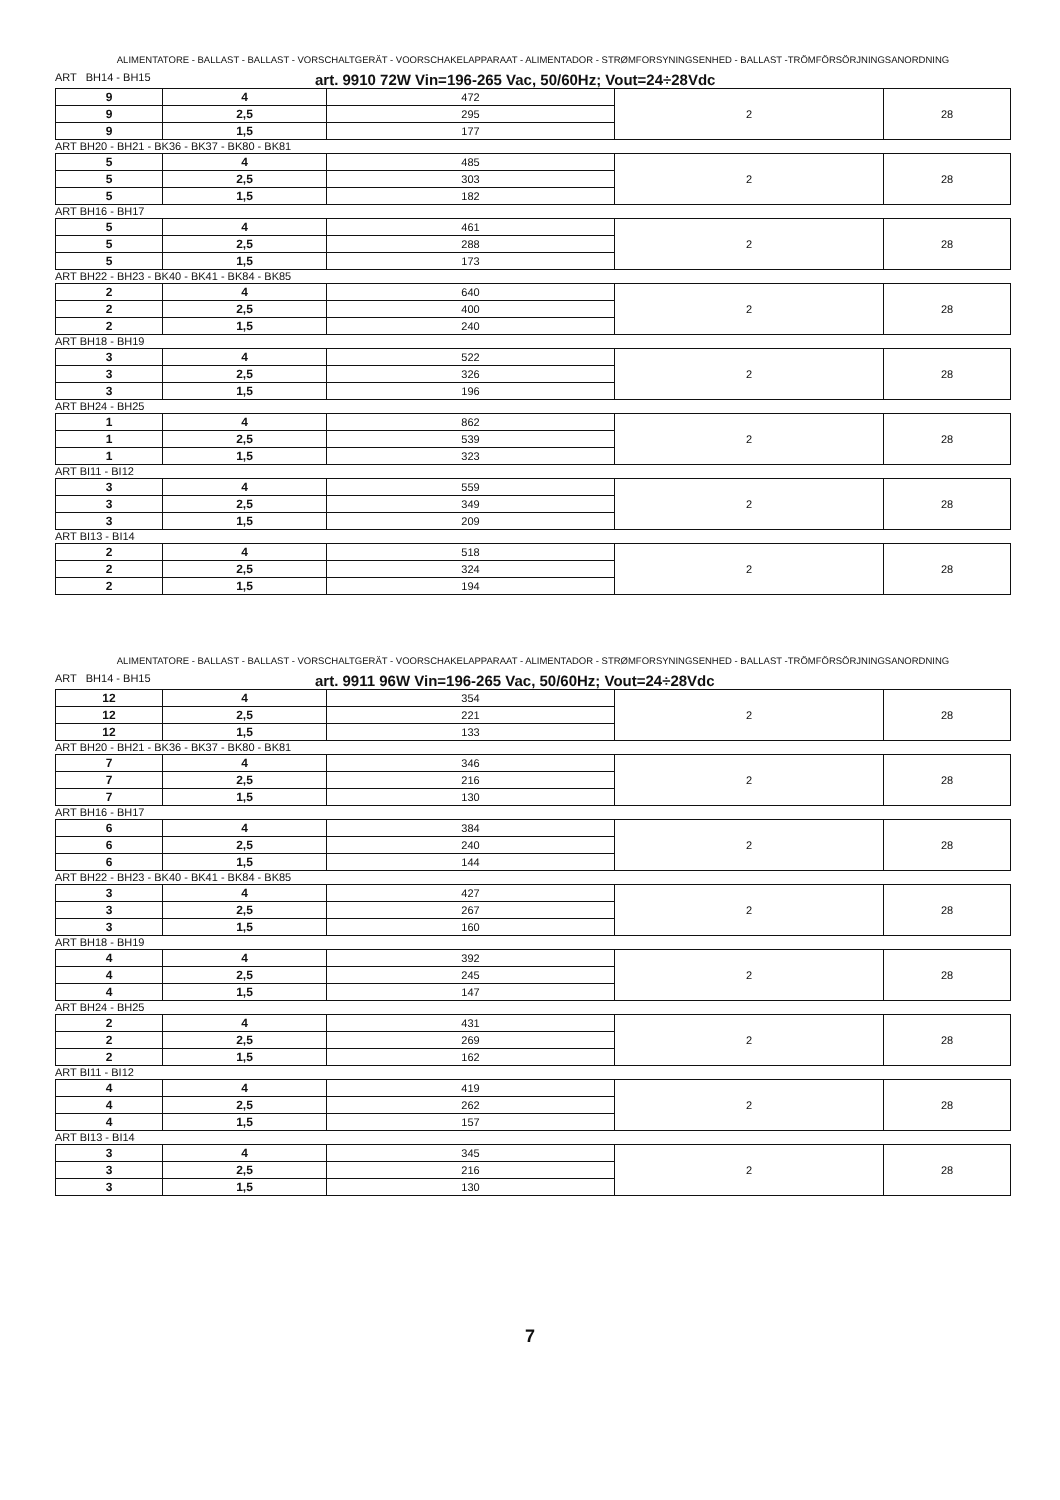ALIMENTATORE - BALLAST - BALLAST - VORSCHALTGERÄT - VOORSCHAKELAPPARAAT - ALIMENTADOR - STRØMFORSYNINGSENHED - BALLAST -TRÖMFÖRSÖRJNINGSANORDNING
ART BH14 - BH15 art. 9910 72W Vin=196-265 Vac, 50/60Hz; Vout=24÷28Vdc
| 9 | 4 | 472 | 2 | 28 |
| 9 | 2,5 | 295 | | |
| 9 | 1,5 | 177 | | |
ART BH20 - BH21 - BK36 - BK37 - BK80 - BK81
| 5 | 4 | 485 | 2 | 28 |
| 5 | 2,5 | 303 | | |
| 5 | 1,5 | 182 | | |
ART BH16 - BH17
| 5 | 4 | 461 | 2 | 28 |
| 5 | 2,5 | 288 | | |
| 5 | 1,5 | 173 | | |
ART BH22 - BH23 - BK40 - BK41 - BK84 - BK85
| 2 | 4 | 640 | 2 | 28 |
| 2 | 2,5 | 400 | | |
| 2 | 1,5 | 240 | | |
ART BH18 - BH19
| 3 | 4 | 522 | 2 | 28 |
| 3 | 2,5 | 326 | | |
| 3 | 1,5 | 196 | | |
ART BH24 - BH25
| 1 | 4 | 862 | 2 | 28 |
| 1 | 2,5 | 539 | | |
| 1 | 1,5 | 323 | | |
ART BI11 - BI12
| 3 | 4 | 559 | 2 | 28 |
| 3 | 2,5 | 349 | | |
| 3 | 1,5 | 209 | | |
ART BI13 - BI14
| 2 | 4 | 518 | 2 | 28 |
| 2 | 2,5 | 324 | | |
| 2 | 1,5 | 194 | | |
ALIMENTATORE - BALLAST - BALLAST - VORSCHALTGERÄT - VOORSCHAKELAPPARAAT - ALIMENTADOR - STRØMFORSYNINGSENHED - BALLAST -TRÖMFÖRSÖRJNINGSANORDNING
ART BH14 - BH15 art. 9911 96W Vin=196-265 Vac, 50/60Hz; Vout=24÷28Vdc
| 12 | 4 | 354 | 2 | 28 |
| 12 | 2,5 | 221 | | |
| 12 | 1,5 | 133 | | |
ART BH20 - BH21 - BK36 - BK37 - BK80 - BK81
| 7 | 4 | 346 | 2 | 28 |
| 7 | 2,5 | 216 | | |
| 7 | 1,5 | 130 | | |
ART BH16 - BH17
| 6 | 4 | 384 | 2 | 28 |
| 6 | 2,5 | 240 | | |
| 6 | 1,5 | 144 | | |
ART BH22 - BH23 - BK40 - BK41 - BK84 - BK85
| 3 | 4 | 427 | 2 | 28 |
| 3 | 2,5 | 267 | | |
| 3 | 1,5 | 160 | | |
ART BH18 - BH19
| 4 | 4 | 392 | 2 | 28 |
| 4 | 2,5 | 245 | | |
| 4 | 1,5 | 147 | | |
ART BH24 - BH25
| 2 | 4 | 431 | 2 | 28 |
| 2 | 2,5 | 269 | | |
| 2 | 1,5 | 162 | | |
ART BI11 - BI12
| 4 | 4 | 419 | 2 | 28 |
| 4 | 2,5 | 262 | | |
| 4 | 1,5 | 157 | | |
ART BI13 - BI14
| 3 | 4 | 345 | 2 | 28 |
| 3 | 2,5 | 216 | | |
| 3 | 1,5 | 130 | | |
7